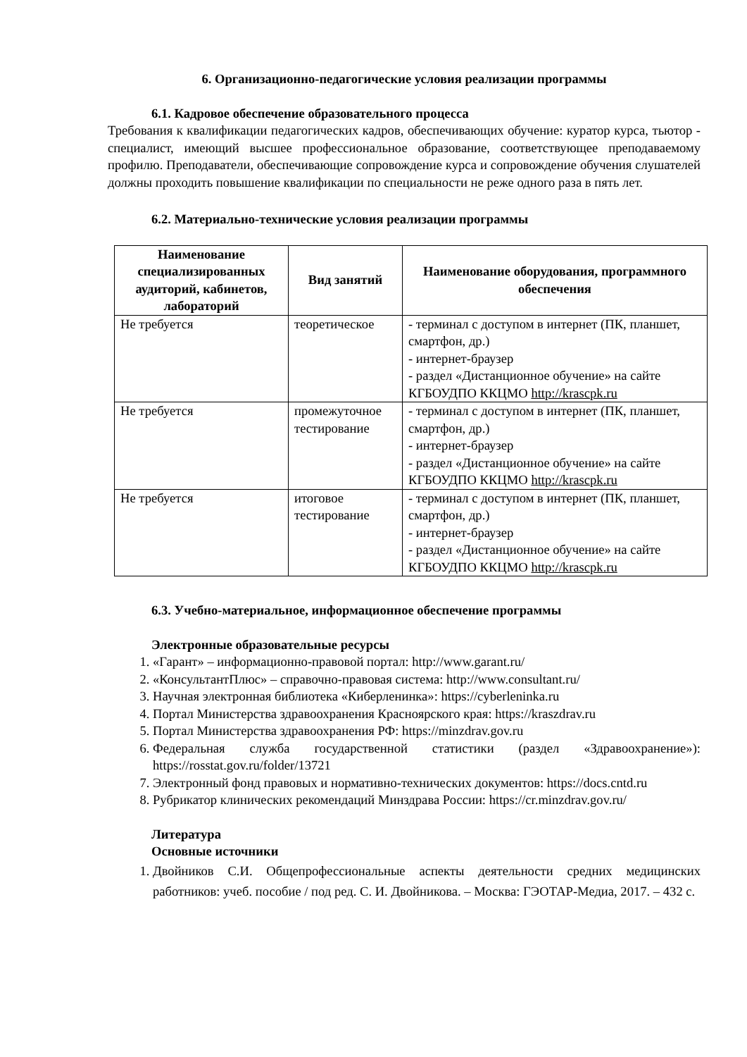6. Организационно-педагогические условия реализации программы
6.1. Кадровое обеспечение образовательного процесса
Требования к квалификации педагогических кадров, обеспечивающих обучение: куратор курса, тьютор - специалист, имеющий высшее профессиональное образование, соответствующее преподаваемому профилю. Преподаватели, обеспечивающие сопровождение курса и сопровождение обучения слушателей должны проходить повышение квалификации по специальности не реже одного раза в пять лет.
6.2. Материально-технические условия реализации программы
| Наименование специализированных аудиторий, кабинетов, лабораторий | Вид занятий | Наименование оборудования, программного обеспечения |
| --- | --- | --- |
| Не требуется | теоретическое | - терминал с доступом в интернет (ПК, планшет, смартфон, др.) - интернет-браузер - раздел «Дистанционное обучение» на сайте КГБОУДПО ККЦМО http://krascpk.ru |
| Не требуется | промежуточное тестирование | - терминал с доступом в интернет (ПК, планшет, смартфон, др.) - интернет-браузер - раздел «Дистанционное обучение» на сайте КГБОУДПО ККЦМО http://krascpk.ru |
| Не требуется | итоговое тестирование | - терминал с доступом в интернет (ПК, планшет, смартфон, др.) - интернет-браузер - раздел «Дистанционное обучение» на сайте КГБОУДПО ККЦМО http://krascpk.ru |
6.3. Учебно-материальное, информационное обеспечение программы
Электронные образовательные ресурсы
1. «Гарант» – информационно-правовой портал: http://www.garant.ru/
2. «КонсультантПлюс» – справочно-правовая система: http://www.consultant.ru/
3. Научная электронная библиотека «Киберленинка»: https://cyberleninka.ru
4. Портал Министерства здравоохранения Красноярского края: https://kraszdrav.ru
5. Портал Министерства здравоохранения РФ: https://minzdrav.gov.ru
6. Федеральная служба государственной статистики (раздел «Здравоохранение»): https://rosstat.gov.ru/folder/13721
7. Электронный фонд правовых и нормативно-технических документов: https://docs.cntd.ru
8. Рубрикатор клинических рекомендаций Минздрава России: https://cr.minzdrav.gov.ru/
Литература
Основные источники
1. Двойников С.И. Общепрофессиональные аспекты деятельности средних медицинских работников: учеб. пособие / под ред. С. И. Двойникова. – Москва: ГЭОТАР-Медиа, 2017. – 432 с.